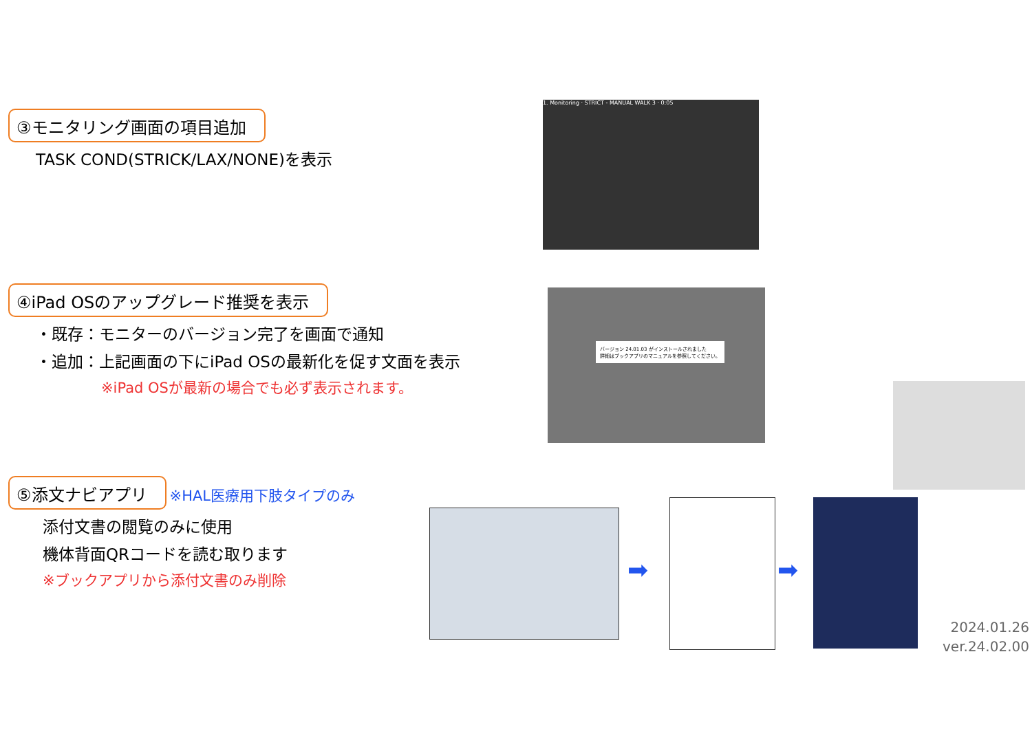③モニタリング画面の項目追加
TASK COND(STRICK/LAX/NONE)を表示
④iPad OSのアップグレード推奨を表示
・既存：モニターのバージョン完了を画面で通知
・追加：上記画面の下にiPad OSの最新化を促す文面を表示
※iPad OSが最新の場合でも必ず表示されます。
⑤添文ナビアプリ
※HAL医療用下肢タイプのみ
添付文書の閲覧のみに使用
機体背面QRコードを読む取ります
※ブックアプリから添付文書のみ削除
1. Monitoring · STRICT - MANUAL WALK 3 · 0:05
バージョン 24.01.03 がインストールされました
詳細はブックアプリのマニュアルを参照してください。
➡ ➡
2024.01.26
ver.24.02.00